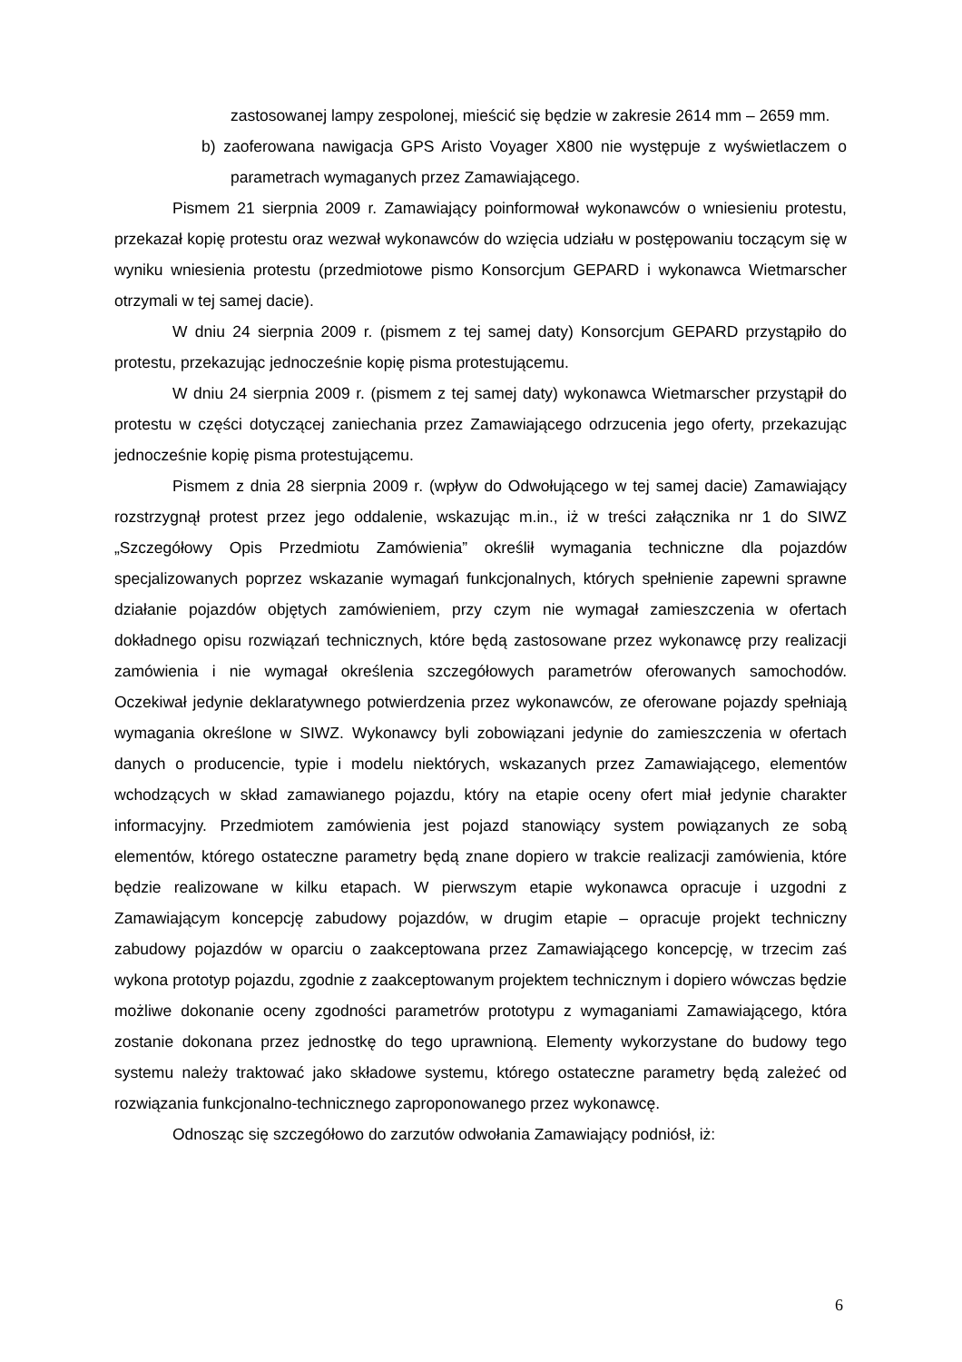zastosowanej lampy zespolonej, mieścić się będzie w zakresie 2614 mm – 2659 mm.
b) zaoferowana nawigacja GPS Aristo Voyager X800 nie występuje z wyświetlaczem o parametrach wymaganych przez Zamawiającego.
Pismem 21 sierpnia 2009 r. Zamawiający poinformował wykonawców o wniesieniu protestu, przekazał kopię protestu oraz wezwał wykonawców do wzięcia udziału w postępowaniu toczącym się w wyniku wniesienia protestu (przedmiotowe pismo Konsorcjum GEPARD i wykonawca Wietmarscher otrzymali w tej samej dacie).
W dniu 24 sierpnia 2009 r. (pismem z tej samej daty) Konsorcjum GEPARD przystąpiło do protestu, przekazując jednocześnie kopię pisma protestującemu.
W dniu 24 sierpnia 2009 r. (pismem z tej samej daty) wykonawca Wietmarscher przystąpił do protestu w części dotyczącej zaniechania przez Zamawiającego odrzucenia jego oferty, przekazując jednocześnie kopię pisma protestującemu.
Pismem z dnia 28 sierpnia 2009 r. (wpływ do Odwołującego w tej samej dacie) Zamawiający rozstrzygnął protest przez jego oddalenie, wskazując m.in., iż w treści załącznika nr 1 do SIWZ „Szczegółowy Opis Przedmiotu Zamówienia” określił wymagania techniczne dla pojazdów specjalizowanych poprzez wskazanie wymagań funkcjonalnych, których spełnienie zapewni sprawne działanie pojazdów objętych zamówieniem, przy czym nie wymagał zamieszczenia w ofertach dokładnego opisu rozwiązań technicznych, które będą zastosowane przez wykonawcę przy realizacji zamówienia i nie wymagał określenia szczegółowych parametrów oferowanych samochodów. Oczekiwał jedynie deklaratywnego potwierdzenia przez wykonawców, ze oferowane pojazdy spełniają wymagania określone w SIWZ. Wykonawcy byli zobowiązani jedynie do zamieszczenia w ofertach danych o producencie, typie i modelu niektórych, wskazanych przez Zamawiającego, elementów wchodzących w skład zamawianego pojazdu, który na etapie oceny ofert miał jedynie charakter informacyjny. Przedmiotem zamówienia jest pojazd stanowiący system powiązanych ze sobą elementów, którego ostateczne parametry będą znane dopiero w trakcie realizacji zamówienia, które będzie realizowane w kilku etapach. W pierwszym etapie wykonawca opracuje i uzgodni z Zamawiającym koncepcję zabudowy pojazdów, w drugim etapie – opracuje projekt techniczny zabudowy pojazdów w oparciu o zaakceptowana przez Zamawiającego koncepcję, w trzecim zaś wykona prototyp pojazdu, zgodnie z zaakceptowanym projektem technicznym i dopiero wówczas będzie możliwe dokonanie oceny zgodności parametrów prototypu z wymaganiami Zamawiającego, która zostanie dokonana przez jednostkę do tego uprawnioną. Elementy wykorzystane do budowy tego systemu należy traktować jako składowe systemu, którego ostateczne parametry będą zależeć od rozwiązania funkcjonalno-technicznego zaproponowanego przez wykonawcę.
Odnosząc się szczegółowo do zarzutów odwołania Zamawiający podniósł, iż:
6